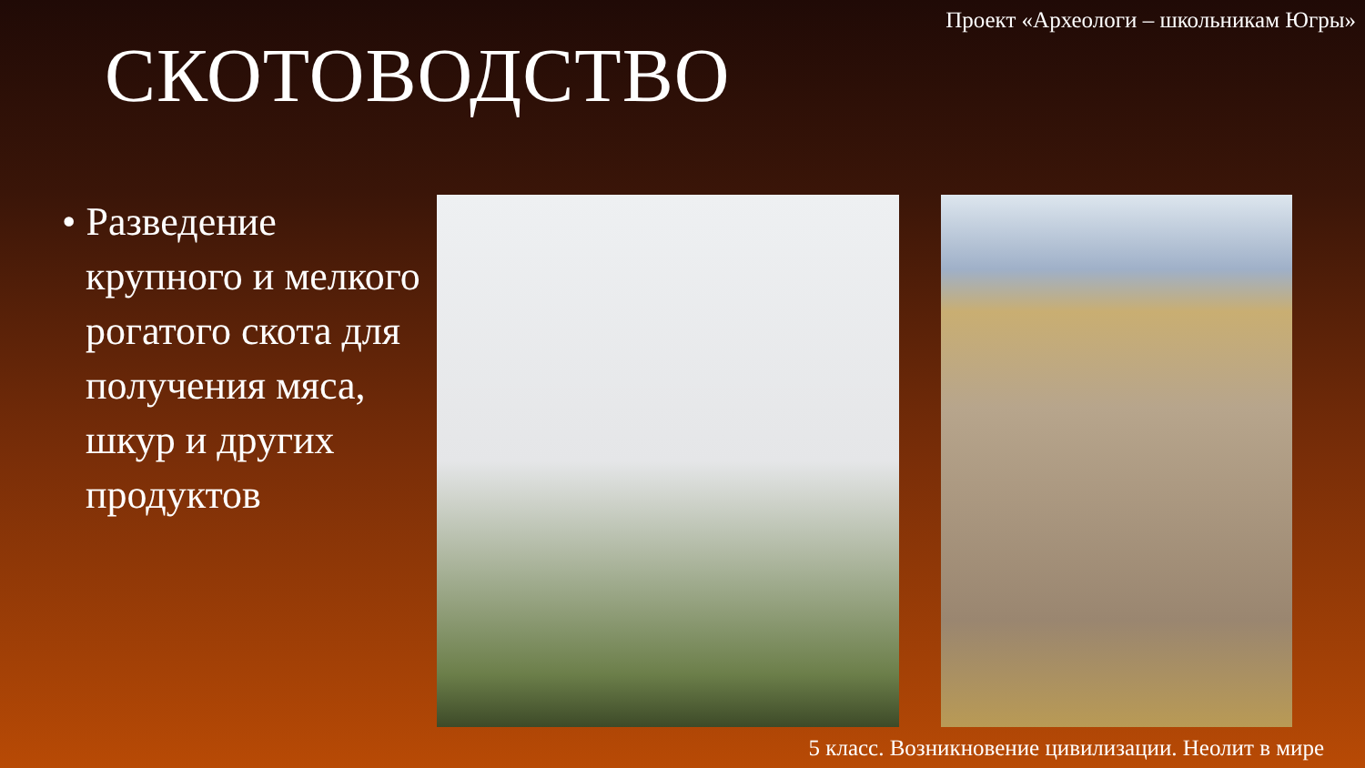Проект «Археологи – школьникам Югры»
СКОТОВОДСТВО
• Разведение крупного и мелкого рогатого скота для получения мяса, шкур и других продуктов
5 класс. Возникновение цивилизации. Неолит в мире